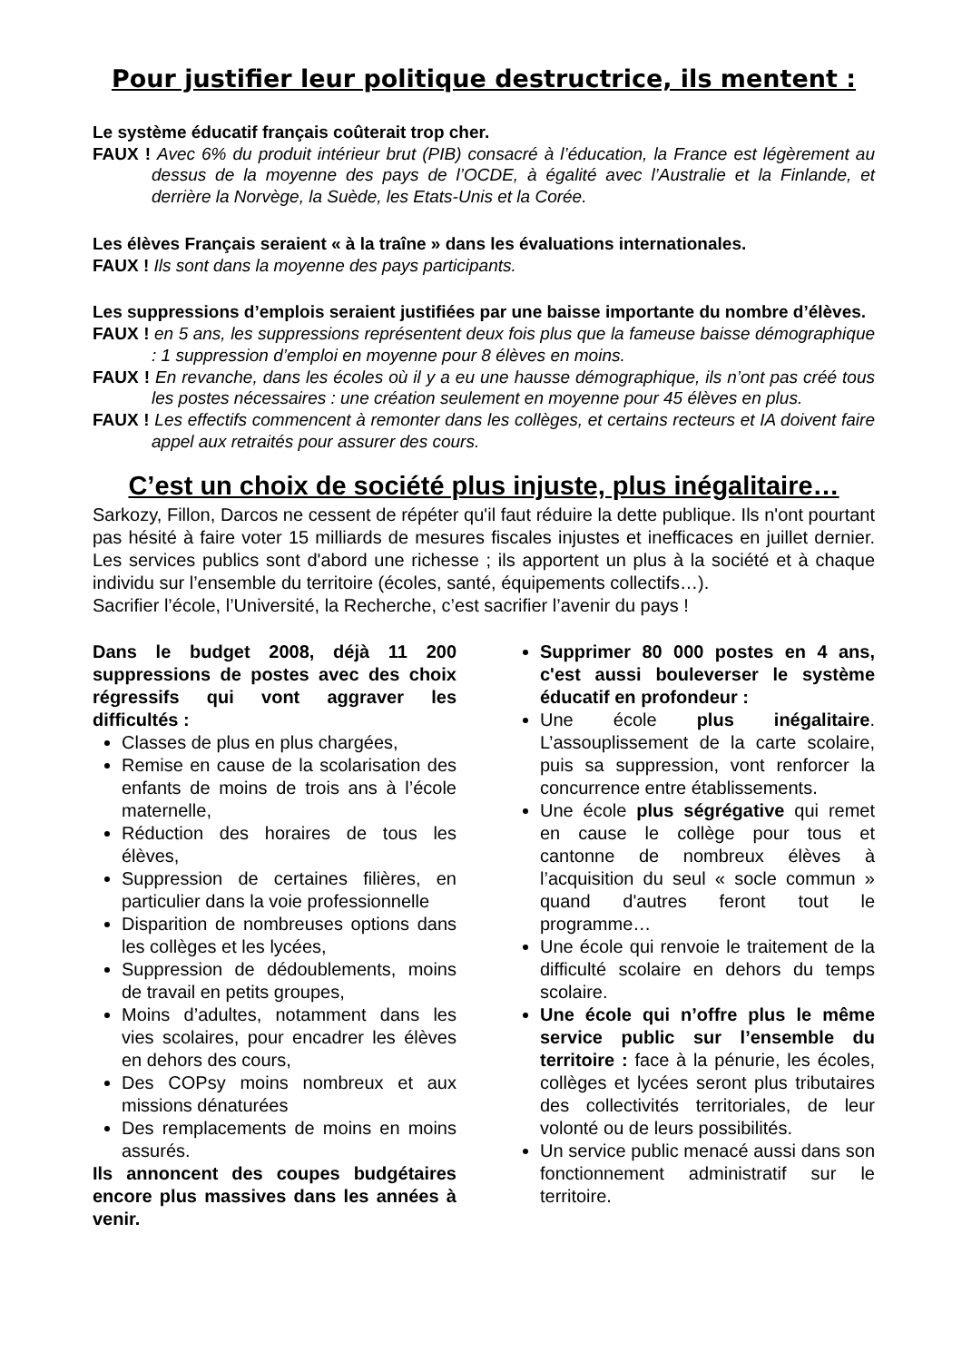Pour justifier leur politique destructrice, ils mentent :
Le système éducatif français coûterait trop cher.
FAUX ! Avec 6% du produit intérieur brut (PIB) consacré à l’éducation, la France est légèrement au dessus de la moyenne des pays de l’OCDE, à égalité avec l’Australie et la Finlande, et derrière la Norvège, la Suède, les Etats-Unis et la Corée.
Les élèves Français seraient « à la traîne » dans les évaluations internationales.
FAUX ! Ils sont dans la moyenne des pays participants.
Les suppressions d’emplois seraient justifiées par une baisse importante du nombre d’élèves.
FAUX ! en 5 ans, les suppressions représentent deux fois plus que la fameuse baisse démographique : 1 suppression d’emploi en moyenne pour 8 élèves en moins.
FAUX ! En revanche, dans les écoles où il y a eu une hausse démographique, ils n’ont pas créé tous les postes nécessaires : une création seulement en moyenne pour 45 élèves en plus.
FAUX ! Les effectifs commencent à remonter dans les collèges, et certains recteurs et IA doivent faire appel aux retraités pour assurer des cours.
C’est un choix de société plus injuste, plus inégalitaire…
Sarkozy, Fillon, Darcos ne cessent de répéter qu'il faut réduire la dette publique. Ils n'ont pourtant pas hésité à faire voter 15 milliards de mesures fiscales injustes et inefficaces en juillet dernier. Les services publics sont d'abord une richesse ; ils apportent un plus à la société et à chaque individu sur l’ensemble du territoire (écoles, santé, équipements collectifs…).
Sacrifier l’école, l’Université, la Recherche, c’est sacrifier l’avenir du pays !
Dans le budget 2008, déjà 11 200 suppressions de postes avec des choix régressifs qui vont aggraver les difficultés :
Classes de plus en plus chargées,
Remise en cause de la scolarisation des enfants de moins de trois ans à l’école maternelle,
Réduction des horaires de tous les élèves,
Suppression de certaines filières, en particulier dans la voie professionnelle
Disparition de nombreuses options dans les collèges et les lycées,
Suppression de dédoublements, moins de travail en petits groupes,
Moins d’adultes, notamment dans les vies scolaires, pour encadrer les élèves en dehors des cours,
Des COPsy moins nombreux et aux missions dénaturées
Des remplacements de moins en moins assurés.
Ils annoncent des coupes budgétaires encore plus massives dans les années à venir.
Supprimer 80 000 postes en 4 ans, c'est aussi bouleverser le système éducatif en profondeur :
Une école plus inégalitaire. L’assouplissement de la carte scolaire, puis sa suppression, vont renforcer la concurrence entre établissements.
Une école plus ségrégative qui remet en cause le collège pour tous et cantonne de nombreux élèves à l’acquisition du seul « socle commun » quand d'autres feront tout le programme…
Une école qui renvoie le traitement de la difficulté scolaire en dehors du temps scolaire.
Une école qui n’offre plus le même service public sur l’ensemble du territoire : face à la pénurie, les écoles, collèges et lycées seront plus tributaires des collectivités territoriales, de leur volonté ou de leurs possibilités.
Un service public menacé aussi dans son fonctionnement administratif sur le territoire.